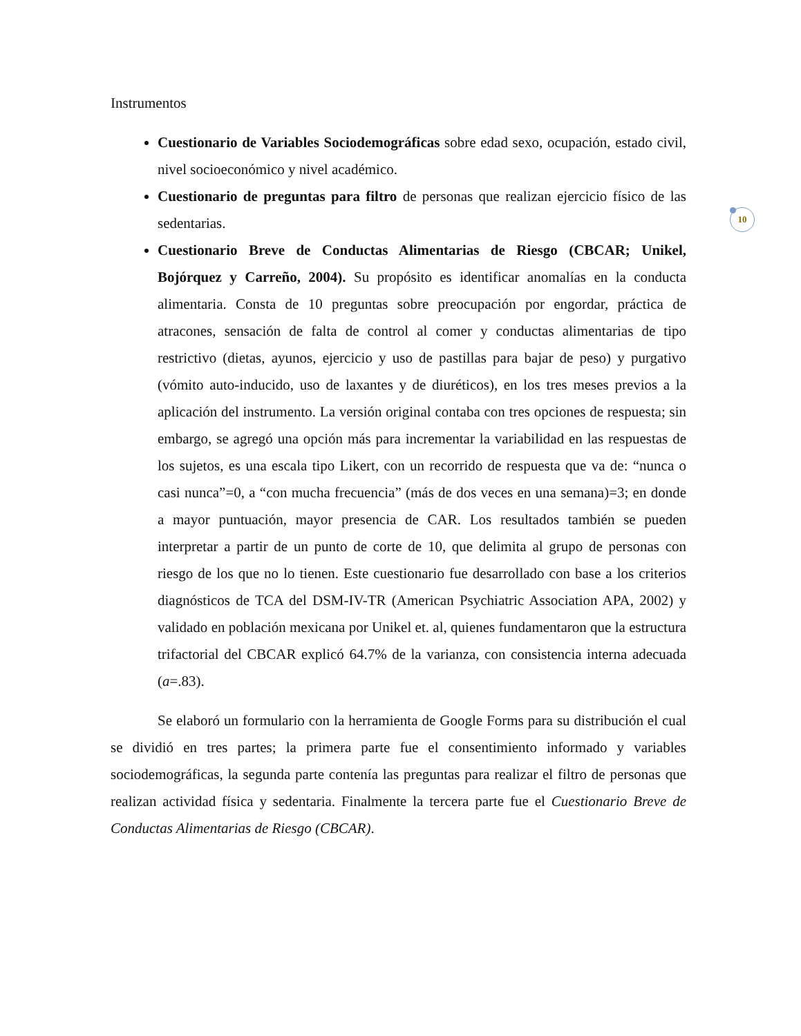10
Instrumentos
Cuestionario de Variables Sociodemográficas sobre edad sexo, ocupación, estado civil, nivel socioeconómico y nivel académico.
Cuestionario de preguntas para filtro de personas que realizan ejercicio físico de las sedentarias.
Cuestionario Breve de Conductas Alimentarias de Riesgo (CBCAR; Unikel, Bojórquez y Carreño, 2004). Su propósito es identificar anomalías en la conducta alimentaria. Consta de 10 preguntas sobre preocupación por engordar, práctica de atracones, sensación de falta de control al comer y conductas alimentarias de tipo restrictivo (dietas, ayunos, ejercicio y uso de pastillas para bajar de peso) y purgativo (vómito auto-inducido, uso de laxantes y de diuréticos), en los tres meses previos a la aplicación del instrumento. La versión original contaba con tres opciones de respuesta; sin embargo, se agregó una opción más para incrementar la variabilidad en las respuestas de los sujetos, es una escala tipo Likert, con un recorrido de respuesta que va de: “nunca o casi nunca”=0, a “con mucha frecuencia” (más de dos veces en una semana)=3; en donde a mayor puntuación, mayor presencia de CAR. Los resultados también se pueden interpretar a partir de un punto de corte de 10, que delimita al grupo de personas con riesgo de los que no lo tienen. Este cuestionario fue desarrollado con base a los criterios diagnósticos de TCA del DSM-IV-TR (American Psychiatric Association APA, 2002) y validado en población mexicana por Unikel et. al, quienes fundamentaron que la estructura trifactorial del CBCAR explicó 64.7% de la varianza, con consistencia interna adecuada (a=.83).
Se elaboró un formulario con la herramienta de Google Forms para su distribución el cual se dividió en tres partes; la primera parte fue el consentimiento informado y variables sociodemográficas, la segunda parte contenía las preguntas para realizar el filtro de personas que realizan actividad física y sedentaria. Finalmente la tercera parte fue el Cuestionario Breve de Conductas Alimentarias de Riesgo (CBCAR).